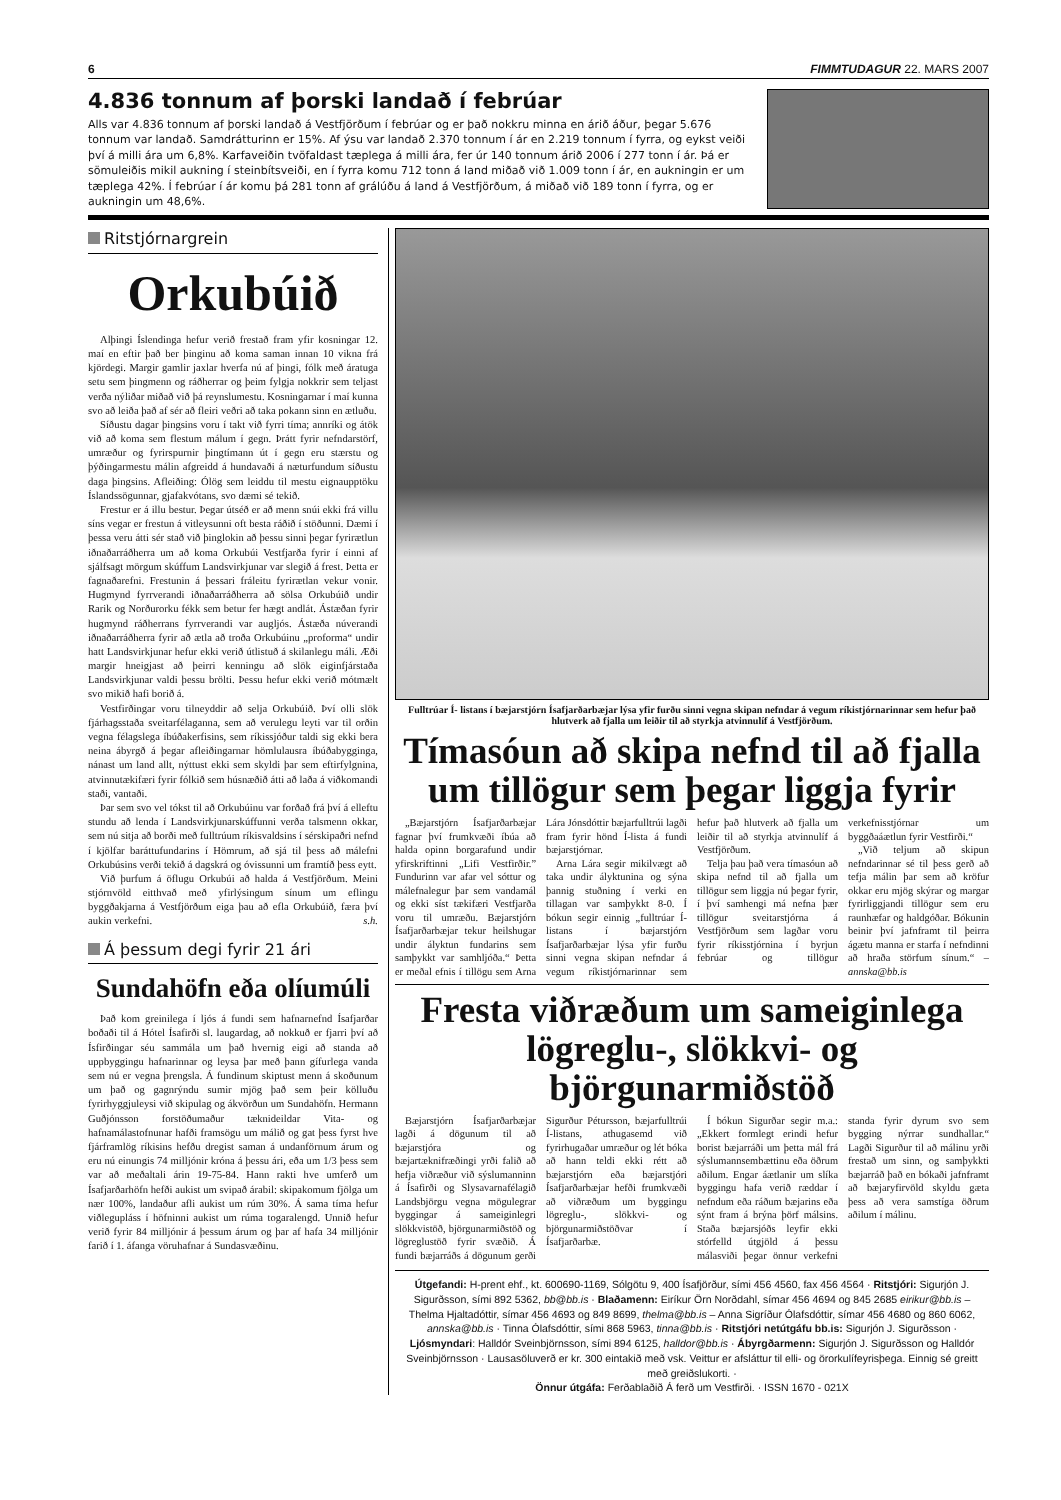6 FIMMTUDAGUR 22. MARS 2007
4.836 tonnum af þorski landað í febrúar
Alls var 4.836 tonnum af þorski landað á Vestfjörðum í febrúar og er það nokkru minna en árið áður, þegar 5.676 tonnum var landað. Samdrátturinn er 15%. Af ýsu var landað 2.370 tonnum í ár en 2.219 tonnum í fyrra, og eykst veiði því á milli ára um 6,8%. Karfaveiðin tvöfaldast tæplega á milli ára, fer úr 140 tonnum árið 2006 í 277 tonn í ár. Þá er sömuleiðis mikil aukning í steinbítsveiði, en í fyrra komu 712 tonn á land miðað við 1.009 tonn í ár, en aukningin er um tæplega 42%. Í febrúar í ár komu þá 281 tonn af grálúðu á land á Vestfjörðum, á miðað við 189 tonn í fyrra, og er aukningin um 48,6%.
Ritstjórnargrein
Orkubúið
Alþingi Íslendinga hefur verið frestað fram yfir kosningar 12. maí en eftir það ber þinginu að koma saman innan 10 vikna frá kjördegi. Margir gamlir jaxlar hverfa nú af þingi, fólk með áratuga setu sem þingmenn og ráðherrar og þeim fylgja nokkrir sem teljast verða nýliðar miðað við þá reynslumestu. Kosningarnar í maí kunna svo að leiða það af sér að fleiri veðri að taka pokann sinn en ætluðu.
Síðustu dagar þingsins voru í takt við fyrri tíma; annríki og átök við að koma sem flestum málum í gegn. Þrátt fyrir nefndarstörf, umræður og fyrirspurnir þingtímann út í gegn eru stærstu og þýðingarmestu málin afgreidd á hundavaði á næturfundum síðustu daga þingsins. Afleiðing: Ólög sem leiddu til mestu eignaupptöku Íslandssögunnar, gjafakvótans, svo dæmi sé tekið.
Frestur er á illu bestur. Þegar útséð er að menn snúi ekki frá villu síns vegar er frestun á vitleysunni oft besta ráðið í stöðunni. Dæmi í þessa veru átti sér stað við þinglokin að þessu sinni þegar fyrirætlun iðnaðarráðherra um að koma Orkubúi Vestfjarða fyrir í einni af sjálfsagt mörgum skúffum Landsvirkjunar var slegið á frest. Þetta er fagnaðarefni. Frestunin á þessari fráleitu fyrirætlan vekur vonir. Hugmynd fyrrverandi iðnaðarráðherra að sölsa Orkubúið undir Rarik og Norðurorku fékk sem betur fer hægt andlát. Ástæðan fyrir hugmynd ráðherrans fyrrverandi var augljós. Ástæða núverandi iðnaðarráðherra fyrir að ætla að troða Orkubúinu „proforma“ undir hatt Landsvirkjunar hefur ekki verið útlistuð á skilanlegu máli. Æði margir hneigjast að þeirri kenningu að slök eiginfjárstaða Landsvirkjunar valdi þessu brölti. Þessu hefur ekki verið mótmælt svo mikið hafi borið á.
Vestfirðingar voru tilneyddir að selja Orkubúið. Því olli slök fjárhagsstaða sveitarfélaganna, sem að verulegu leyti var til orðin vegna félagslega íbúðakerfisins, sem ríkissjóður taldi sig ekki bera neina ábyrgð á þegar afleiðingarnar hömlulausra íbúðabygginga, nánast um land allt, nýttust ekki sem skyldi þar sem eftirfylgnina, atvinnutækifæri fyrir fólkið sem húsnæðið átti að laða á viðkomandi staði, vantaði.
Þar sem svo vel tókst til að Orkubúinu var forðað frá því á elleftu stundu að lenda í Landsvirkjunarskúffunni verða talsmenn okkar, sem nú sitja að borði með fulltrúum ríkisvaldsins í sérskipaðri nefnd í kjölfar baráttufundarins í Hömrum, að sjá til þess að málefni Orkubúsins verði tekið á dagskrá og óvissunni um framtíð þess eytt.
Við þurfum á öflugu Orkubúi að halda á Vestfjörðum. Meini stjórnvöld eitthvað með yfirlýsingum sínum um eflingu byggðakjarna á Vestfjörðum eiga þau að efla Orkubúið, færa því aukin verkefni. s.h.
Á þessum degi fyrir 21 ári
Sundahöfn eða olíumúli
Það kom greinilega í ljós á fundi sem hafnarnefnd Ísafjarðar boðaði til á Hótel Ísafirði sl. laugardag, að nokkuð er fjarri því að Ísfirðingar séu sammála um það hvernig eigi að standa að uppbyggingu hafnarinnar og leysa þar með þann gífurlega vanda sem nú er vegna þrengsla. Á fundinum skiptust menn á skoðunum um það og gagnrýndu sumir mjög það sem þeir kölluðu fyrirhyggjuleysi við skipulag og ákvörðun um Sundahöfn. Hermann Guðjónsson forstöðumaður tæknideildar Vita- og hafnamálastofnunar hafði framsögu um málið og gat þess fyrst hve fjárframlög ríkisins hefðu dregist saman á undanförnum árum og eru nú einungis 74 milljónir króna á þessu ári, eða um 1/3 þess sem var að meðaltali árin 19-75-84. Hann rakti hve umferð um Ísafjarðarhöfn hefði aukist um svipað árabil: skipakomum fjölga um nær 100%, landaður afli aukist um rúm 30%. Á sama tíma hefur viðlegupláss í höfninni aukist um rúma togaralengd. Unnið hefur verið fyrir 84 milljónir á þessum árum og þar af hafa 34 milljónir farið í 1. áfanga vöruhafnar á Sundasvæðinu.
Fulltrúar Í- listans í bæjarstjórn Ísafjarðarbæjar lýsa yfir furðu sinni vegna skipan nefndar á vegum ríkistjórnarinnar sem hefur það hlutverk að fjalla um leiðir til að styrkja atvinnulíf á Vestfjörðum.
Tímasóun að skipa nefnd til að fjalla um tillögur sem þegar liggja fyrir
„Bæjarstjórn Ísafjarðarbæjar fagnar því frumkvæði íbúa að halda opinn borgarafund undir yfirskriftinni „Lifi Vestfirðir.” Fundurinn var afar vel sóttur og málefnalegur þar sem vandamál og ekki síst tækifæri Vestfjarða voru til umræðu. Bæjarstjórn Ísafjarðarbæjar tekur heilshugar undir ályktun fundarins sem samþykkt var samhljóða.“ Þetta er meðal efnis í tillögu sem Arna Lára Jónsdóttir bæjarfulltrúi lagði fram fyrir hönd Í-lista á fundi bæjarstjórnar.
Arna Lára segir mikilvægt að taka undir ályktunina og sýna þannig stuðning í verki en tillagan var samþykkt 8-0. Í bókun segir einnig „fulltrúar Í-listans í bæjarstjórn Ísafjarðarbæjar lýsa yfir furðu sinni vegna skipan nefndar á vegum ríkistjórnarinnar sem hefur það hlutverk að fjalla um leiðir til að styrkja atvinnulíf á Vestfjörðum.
Telja þau það vera tímasóun að skipa nefnd til að fjalla um tillögur sem liggja nú þegar fyrir, í því samhengi má nefna þær tillögur sveitarstjórna á Vestfjörðum sem lagðar voru fyrir ríkisstjórnina í byrjun febrúar og tillögur verkefnisstjórnar um byggðaáætlun fyrir Vestfirði.“
„Við teljum að skipun nefndarinnar sé til þess gerð að tefja málin þar sem að kröfur okkar eru mjög skýrar og margar fyrirliggjandi tillögur sem eru raunhæfar og haldgóðar. Bókunin beinir því jafnframt til þeirra ágætu manna er starfa í nefndinni að hraða störfum sínum.“ – annska@bb.is
Fresta viðræðum um sameiginlega lögreglu-, slökkvi- og björgunarmiðstöð
Bæjarstjórn Ísafjarðarbæjar lagði á dögunum til að bæjarstjóra og bæjartæknifræðingi yrði falið að hefja viðræður við sýslumanninn á Ísafirði og Slysavarnafélagið Landsbjörgu vegna mögulegrar byggingar á sameiginlegri slökkvistöð, björgunarmiðstöð og lögreglustöð fyrir svæðið. Á fundi bæjarráðs á dögunum gerði Sigurður Pétursson, bæjarfulltrúi Í-listans, athugasemd við fyrirhugaðar umræður og lét bóka að hann teldi ekki rétt að bæjarstjórn eða bæjarstjóri Ísafjarðarbæjar hefði frumkvæði að viðræðum um byggingu lögreglu-, slökkvi- og björgunarmiðstöðvar í Ísafjarðarbæ.
Í bókun Sigurðar segir m.a.: „Ekkert formlegt erindi hefur borist bæjarráði um þetta mál frá sýslumannsembættinu eða öðrum aðilum. Engar áætlanir um slíka byggingu hafa verið ræddar í nefndum eða ráðum bæjarins eða sýnt fram á brýna þörf málsins. Staða bæjarsjóðs leyfir ekki stórfelld útgjöld á þessu málasviði þegar önnur verkefni standa fyrir dyrum svo sem bygging nýrrar sundhallar.“ Lagði Sigurður til að málinu yrði frestað um sinn, og samþykkti bæjarráð það en bókaði jafnframt að bæjaryfirvöld skyldu gæta þess að vera samstíga öðrum aðilum í málinu.
Útgefandi: H-prent ehf., kt. 600690-1169, Sólgötu 9, 400 Ísafjörður, sími 456 4560, fax 456 4564 · Ritstjóri: Sigurjón J. Sigurðsson, sími 892 5362, bb@bb.is · Blaðamenn: Eiríkur Örn Norðdahl, símar 456 4694 og 845 2685 eirikur@bb.is – Thelma Hjaltadóttir, símar 456 4693 og 849 8699, thelma@bb.is – Anna Sigríður Ólafsdóttir, símar 456 4680 og 860 6062, annska@bb.is · Tinna Ólafsdóttir, sími 868 5963, tinna@bb.is · Ritstjóri netútgáfu bb.is: Sigurjón J. Sigurðsson · Ljósmyndari: Halldór Sveinbjörnsson, sími 894 6125, halldor@bb.is · Ábyrgðarmenn: Sigurjón J. Sigurðsson og Halldór Sveinbjörnsson · Lausasöluverð er kr. 300 eintakið með vsk. Veittur er afsláttur til elli- og örorkulífeyrisþega. Einnig sé greitt með greiðslukorti. ·
Önnur útgáfa: Ferðablaðið Á ferð um Vestfirði. · ISSN 1670 - 021X